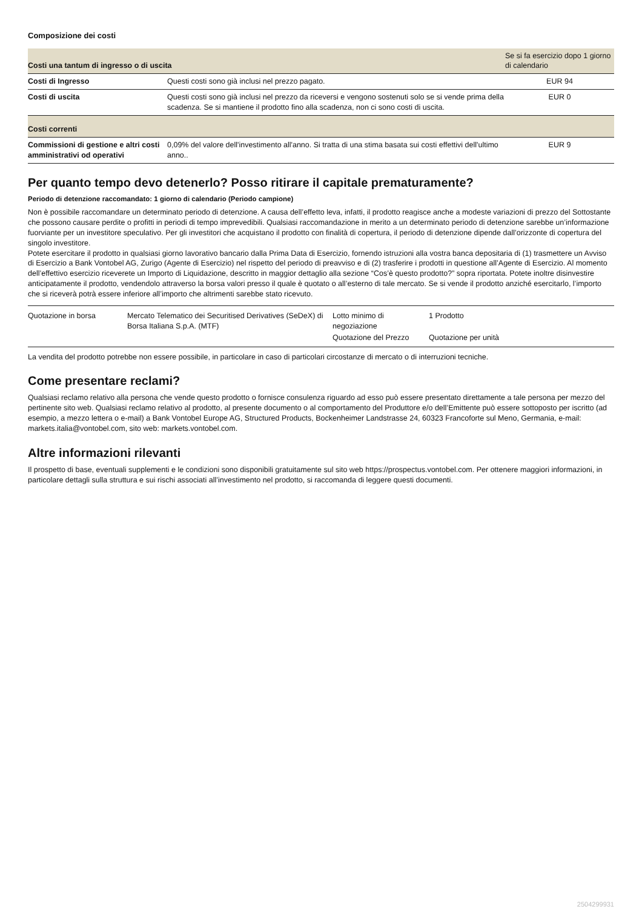Composizione dei costi
| Costi una tantum di ingresso o di uscita | | Se si fa esercizio dopo 1 giorno di calendario |
| Costi di Ingresso | Questi costi sono già inclusi nel prezzo pagato. | EUR 94 |
| Costi di uscita | Questi costi sono già inclusi nel prezzo da riceversi e vengono sostenuti solo se si vende prima della scadenza. Se si mantiene il prodotto fino alla scadenza, non ci sono costi di uscita. | EUR 0 |
| Costi correnti | | |
| Commissioni di gestione e altri costi amministrativi od operativi | 0,09% del valore dell'investimento all'anno. Si tratta di una stima basata sui costi effettivi dell'ultimo anno.. | EUR 9 |
Per quanto tempo devo detenerlo? Posso ritirare il capitale prematuramente?
Periodo di detenzione raccomandato: 1 giorno di calendario (Periodo campione)
Non è possibile raccomandare un determinato periodo di detenzione. A causa dell’effetto leva, infatti, il prodotto reagisce anche a modeste variazioni di prezzo del Sottostante che possono causare perdite o profitti in periodi di tempo imprevedibili. Qualsiasi raccomandazione in merito a un determinato periodo di detenzione sarebbe un’informazione fuorviante per un investitore speculativo. Per gli investitori che acquistano il prodotto con finalità di copertura, il periodo di detenzione dipende dall’orizzonte di copertura del singolo investitore.
Potete esercitare il prodotto in qualsiasi giorno lavorativo bancario dalla Prima Data di Esercizio, fornendo istruzioni alla vostra banca depositaria di (1) trasmettere un Avviso di Esercizio a Bank Vontobel AG, Zurigo (Agente di Esercizio) nel rispetto del periodo di preavviso e di (2) trasferire i prodotti in questione all’Agente di Esercizio. Al momento dell’effettivo esercizio riceverete un Importo di Liquidazione, descritto in maggior dettaglio alla sezione “Cos’è questo prodotto?” sopra riportata. Potete inoltre disinvestire anticipatamente il prodotto, vendendolo attraverso la borsa valori presso il quale è quotato o all’esterno di tale mercato. Se si vende il prodotto anziché esercitarlo, l’importo che si riceverà potrà essere inferiore all’importo che altrimenti sarebbe stato ricevuto.
| Quotazione in borsa | Mercato Telematico dei Securitised Derivatives (SeDeX) di Borsa Italiana S.p.A. (MTF) | Lotto minimo di negoziazione | 1 Prodotto |
| | | Quotazione del Prezzo | Quotazione per unità |
La vendita del prodotto potrebbe non essere possibile, in particolare in caso di particolari circostanze di mercato o di interruzioni tecniche.
Come presentare reclami?
Qualsiasi reclamo relativo alla persona che vende questo prodotto o fornisce consulenza riguardo ad esso può essere presentato direttamente a tale persona per mezzo del pertinente sito web. Qualsiasi reclamo relativo al prodotto, al presente documento o al comportamento del Produttore e/o dell’Emittente può essere sottoposto per iscritto (ad esempio, a mezzo lettera o e-mail) a Bank Vontobel Europe AG, Structured Products, Bockenheimer Landstrasse 24, 60323 Francoforte sul Meno, Germania, e-mail: markets.italia@vontobel.com, sito web: markets.vontobel.com.
Altre informazioni rilevanti
Il prospetto di base, eventuali supplementi e le condizioni sono disponibili gratuitamente sul sito web https://prospectus.vontobel.com. Per ottenere maggiori informazioni, in particolare dettagli sulla struttura e sui rischi associati all’investimento nel prodotto, si raccomanda di leggere questi documenti.
2504299931